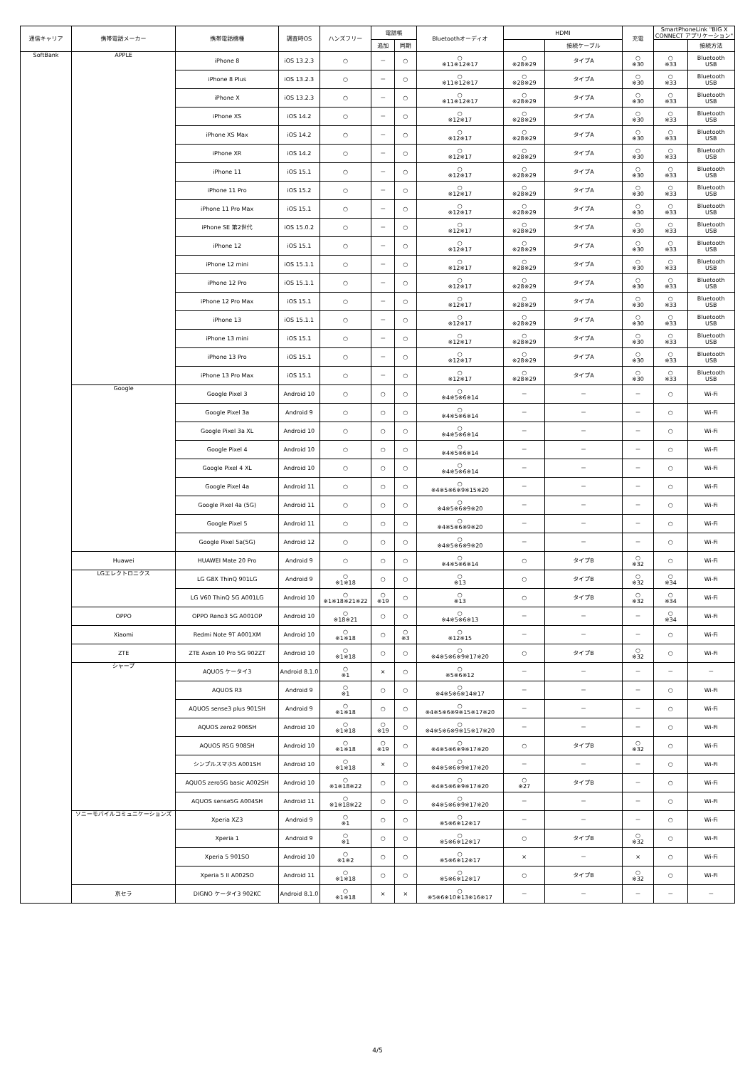| 通信キャリア | 携帯電話メーカー | 携帯電話機種 | 調査時OS | ハンズフリー | 電話帳 | | Bluetoothオーディオ | HDMI | | 充電 | SmartPhoneLink "BIG X CONNECT アプリケーション" | |
| --- | --- | --- | --- | --- | --- | --- | --- | --- | --- | --- | --- | --- |
| | | | | | 追加 | 同期 | | | 接続ケーブル | | | 接続方法 |
| SoftBank | APPLE | iPhone 8 | iOS 13.2.3 | ○ | － | ○ | ○ ※11※12※17 | ○ ※28※29 | タイプA | ○ ※30 | ○ ※33 | Bluetooth USB |
| | | iPhone 8 Plus | iOS 13.2.3 | ○ | － | ○ | ○ ※11※12※17 | ○ ※28※29 | タイプA | ○ ※30 | ○ ※33 | Bluetooth USB |
| | | iPhone X | iOS 13.2.3 | ○ | － | ○ | ○ ※11※12※17 | ○ ※28※29 | タイプA | ○ ※30 | ○ ※33 | Bluetooth USB |
| | | iPhone XS | iOS 14.2 | ○ | － | ○ | ○ ※12※17 | ○ ※28※29 | タイプA | ○ ※30 | ○ ※33 | Bluetooth USB |
| | | iPhone XS Max | iOS 14.2 | ○ | － | ○ | ○ ※12※17 | ○ ※28※29 | タイプA | ○ ※30 | ○ ※33 | Bluetooth USB |
| | | iPhone XR | iOS 14.2 | ○ | － | ○ | ○ ※12※17 | ○ ※28※29 | タイプA | ○ ※30 | ○ ※33 | Bluetooth USB |
| | | iPhone 11 | iOS 15.1 | ○ | － | ○ | ○ ※12※17 | ○ ※28※29 | タイプA | ○ ※30 | ○ ※33 | Bluetooth USB |
| | | iPhone 11 Pro | iOS 15.2 | ○ | － | ○ | ○ ※12※17 | ○ ※28※29 | タイプA | ○ ※30 | ○ ※33 | Bluetooth USB |
| | | iPhone 11 Pro Max | iOS 15.1 | ○ | － | ○ | ○ ※12※17 | ○ ※28※29 | タイプA | ○ ※30 | ○ ※33 | Bluetooth USB |
| | | iPhone SE 第2世代 | iOS 15.0.2 | ○ | － | ○ | ○ ※12※17 | ○ ※28※29 | タイプA | ○ ※30 | ○ ※33 | Bluetooth USB |
| | | iPhone 12 | iOS 15.1 | ○ | － | ○ | ○ ※12※17 | ○ ※28※29 | タイプA | ○ ※30 | ○ ※33 | Bluetooth USB |
| | | iPhone 12 mini | iOS 15.1.1 | ○ | － | ○ | ○ ※12※17 | ○ ※28※29 | タイプA | ○ ※30 | ○ ※33 | Bluetooth USB |
| | | iPhone 12 Pro | iOS 15.1.1 | ○ | － | ○ | ○ ※12※17 | ○ ※28※29 | タイプA | ○ ※30 | ○ ※33 | Bluetooth USB |
| | | iPhone 12 Pro Max | iOS 15.1 | ○ | － | ○ | ○ ※12※17 | ○ ※28※29 | タイプA | ○ ※30 | ○ ※33 | Bluetooth USB |
| | | iPhone 13 | iOS 15.1.1 | ○ | － | ○ | ○ ※12※17 | ○ ※28※29 | タイプA | ○ ※30 | ○ ※33 | Bluetooth USB |
| | | iPhone 13 mini | iOS 15.1 | ○ | － | ○ | ○ ※12※17 | ○ ※28※29 | タイプA | ○ ※30 | ○ ※33 | Bluetooth USB |
| | | iPhone 13 Pro | iOS 15.1 | ○ | － | ○ | ○ ※12※17 | ○ ※28※29 | タイプA | ○ ※30 | ○ ※33 | Bluetooth USB |
| | | iPhone 13 Pro Max | iOS 15.1 | ○ | － | ○ | ○ ※12※17 | ○ ※28※29 | タイプA | ○ ※30 | ○ ※33 | Bluetooth USB |
| | Google | Google Pixel 3 | Android 10 | ○ | ○ | ○ | ○ ※4※5※6※14 | － | － | － | ○ | Wi-Fi |
| | | Google Pixel 3a | Android 9 | ○ | ○ | ○ | ○ ※4※5※6※14 | － | － | － | ○ | Wi-Fi |
| | | Google Pixel 3a XL | Android 10 | ○ | ○ | ○ | ○ ※4※5※6※14 | － | － | － | ○ | Wi-Fi |
| | | Google Pixel 4 | Android 10 | ○ | ○ | ○ | ○ ※4※5※6※14 | － | － | － | ○ | Wi-Fi |
| | | Google Pixel 4 XL | Android 10 | ○ | ○ | ○ | ○ ※4※5※6※14 | － | － | － | ○ | Wi-Fi |
| | | Google Pixel 4a | Android 11 | ○ | ○ | ○ | ○ ※4※5※6※9※15※20 | － | － | － | ○ | Wi-Fi |
| | | Google Pixel 4a (5G) | Android 11 | ○ | ○ | ○ | ○ ※4※5※6※9※20 | － | － | － | ○ | Wi-Fi |
| | | Google Pixel 5 | Android 11 | ○ | ○ | ○ | ○ ※4※5※6※9※20 | － | － | － | ○ | Wi-Fi |
| | | Google Pixel 5a(5G) | Android 12 | ○ | ○ | ○ | ○ ※4※5※6※9※20 | － | － | － | ○ | Wi-Fi |
| | Huawei | HUAWEI Mate 20 Pro | Android 9 | ○ | ○ | ○ | ○ ※4※5※6※14 | ○ | タイプB | ○ ※32 | ○ | Wi-Fi |
| | LGエレクトロニクス | LG G8X ThinQ 901LG | Android 9 | ○ ※1※18 | ○ | ○ | ○ ※13 | ○ | タイプB | ○ ※32 | ○ ※34 | Wi-Fi |
| | | LG V60 ThinQ 5G A001LG | Android 10 | ○ ※1※18※21※22 | ○ ※19 | ○ | ○ ※13 | ○ | タイプB | ○ ※32 | ○ ※34 | Wi-Fi |
| | OPPO | OPPO Reno3 5G A001OP | Android 10 | ○ ※18※21 | ○ | ○ | ○ ※4※5※6※13 | － | － | － | ○ ※34 | Wi-Fi |
| | Xiaomi | Redmi Note 9T A001XM | Android 10 | ○ ※1※18 | ○ | ○ ※3 | ○ ※12※15 | － | － | － | ○ | Wi-Fi |
| | ZTE | ZTE Axon 10 Pro 5G 902ZT | Android 10 | ○ ※1※18 | ○ | ○ | ○ ※4※5※6※9※17※20 | ○ | タイプB | ○ ※32 | ○ | Wi-Fi |
| | シャープ | AQUOS ケータイ3 | Android 8.1.0 | ○ ※1 | × | ○ | ○ ※5※6※12 | － | － | － | － | － |
| | | AQUOS R3 | Android 9 | ○ ※1 | ○ | ○ | ○ ※4※5※6※14※17 | － | － | － | ○ | Wi-Fi |
| | | AQUOS sense3 plus 901SH | Android 9 | ○ ※1※18 | ○ | ○ | ○ ※4※5※6※9※15※17※20 | － | － | － | ○ | Wi-Fi |
| | | AQUOS zero2 906SH | Android 10 | ○ ※1※18 | ○ ※19 | ○ | ○ ※4※5※6※9※15※17※20 | － | － | － | ○ | Wi-Fi |
| | | AQUOS R5G 908SH | Android 10 | ○ ※1※18 | ○ ※19 | ○ | ○ ※4※5※6※9※17※20 | ○ | タイプB | ○ ※32 | ○ | Wi-Fi |
| | | シンプルスマホ5 A001SH | Android 10 | ○ ※1※18 | × | ○ | ○ ※4※5※6※9※17※20 | － | － | － | ○ | Wi-Fi |
| | | AQUOS zero5G basic A002SH | Android 10 | ○ ※1※18※22 | ○ | ○ | ○ ※4※5※6※9※17※20 | ○ ※27 | タイプB | － | ○ | Wi-Fi |
| | | AQUOS sense5G A004SH | Android 11 | ○ ※1※18※22 | ○ | ○ | ○ ※4※5※6※9※17※20 | － | － | － | ○ | Wi-Fi |
| | ソニーモバイルコミュニケーションズ | Xperia XZ3 | Android 9 | ○ ※1 | ○ | ○ | ○ ※5※6※12※17 | － | － | － | ○ | Wi-Fi |
| | | Xperia 1 | Android 9 | ○ ※1 | ○ | ○ | ○ ※5※6※12※17 | ○ | タイプB | ○ ※32 | ○ | Wi-Fi |
| | | Xperia 5 901SO | Android 10 | ○ ※1※2 | ○ | ○ | ○ ※5※6※12※17 | × | － | × | ○ | Wi-Fi |
| | | Xperia 5 II A002SO | Android 11 | ○ ※1※18 | ○ | ○ | ○ ※5※6※12※17 | ○ | タイプB | ○ ※32 | ○ | Wi-Fi |
| | 京セラ | DIGNO ケータイ3 902KC | Android 8.1.0 | ○ ※1※18 | × | × | ○ ※5※6※10※13※16※17 | － | － | － | － | － |
4/5